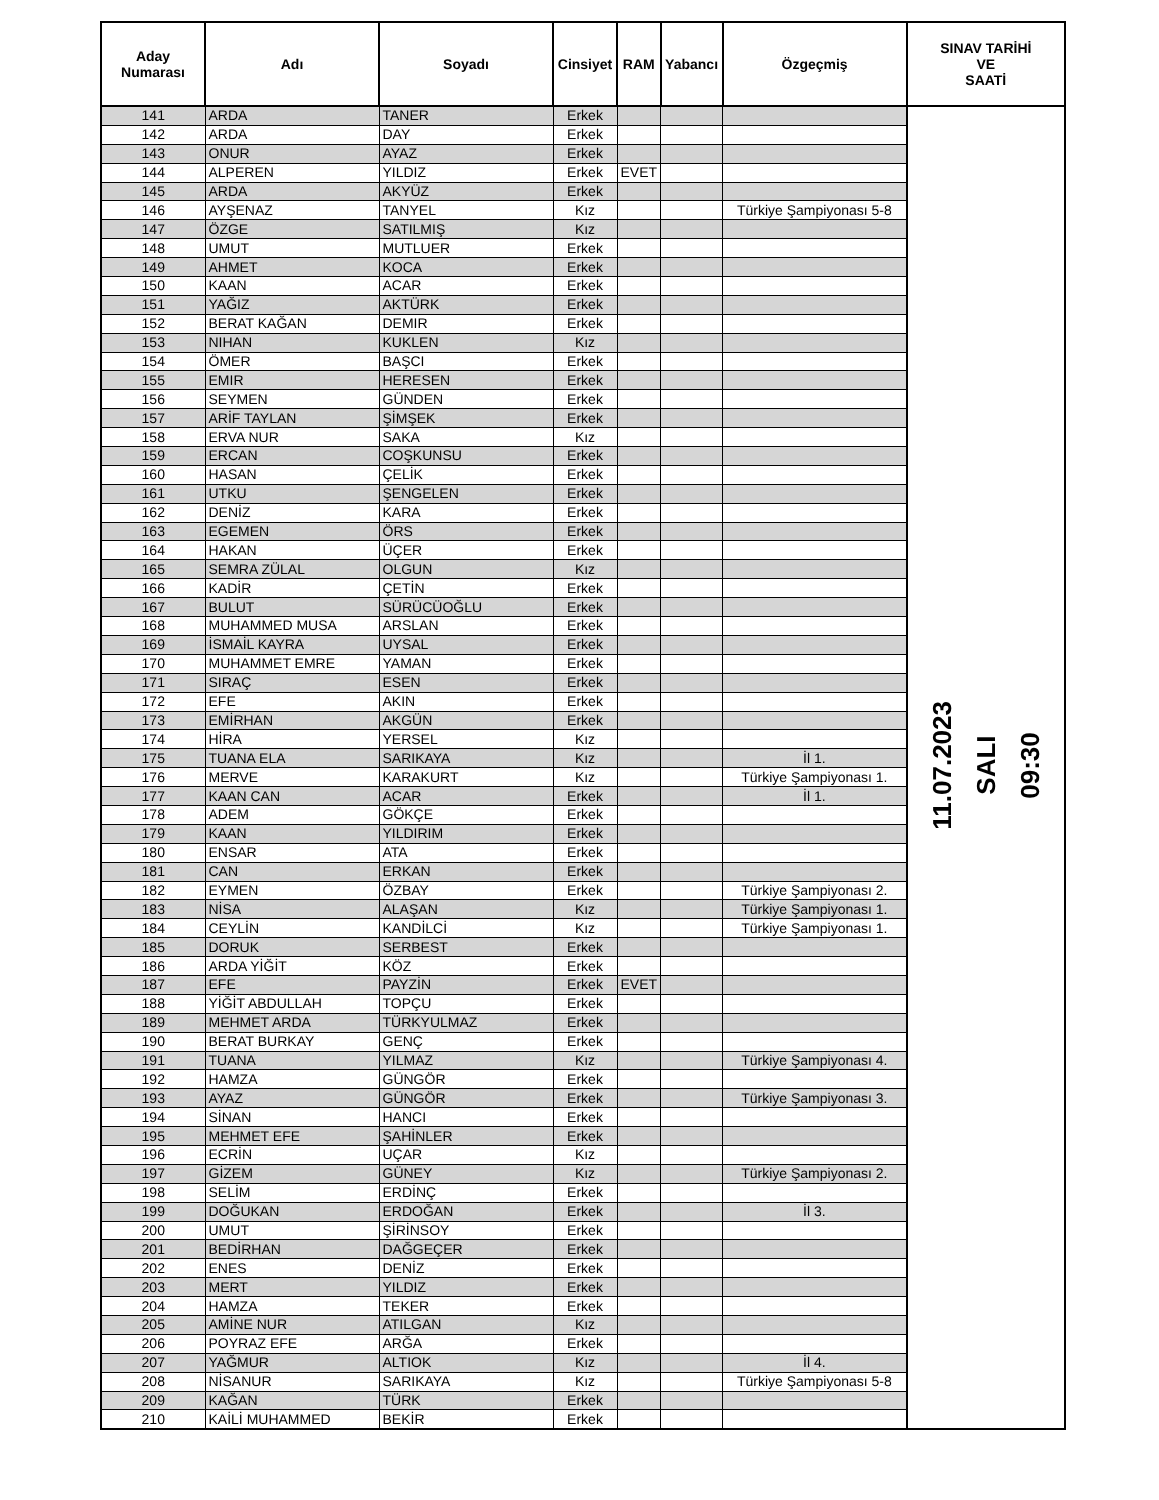| Aday Numarası | Adı | Soyadı | Cinsiyet | RAM | Yabancı | Özgeçmiş | SINAV TARİHİ VE SAATİ |
| --- | --- | --- | --- | --- | --- | --- | --- |
| 141 | ARDA | TANER | Erkek | | | | 11.07.2023 SALI 09:30 |
| 142 | ARDA | DAY | Erkek | | | | |
| 143 | ONUR | AYAZ | Erkek | | | | |
| 144 | ALPEREN | YILDIZ | Erkek | EVET | | | |
| 145 | ARDA | AKYÜZ | Erkek | | | | |
| 146 | AYŞENAZ | TANYEL | Kız | | | Türkiye Şampiyonası 5-8 | |
| 147 | ÖZGE | SATILMIŞ | Kız | | | | |
| 148 | UMUT | MUTLUER | Erkek | | | | |
| 149 | AHMET | KOCA | Erkek | | | | |
| 150 | KAAN | ACAR | Erkek | | | | |
| 151 | YAĞIZ | AKTÜRK | Erkek | | | | |
| 152 | BERAT KAĞAN | DEMIR | Erkek | | | | |
| 153 | NIHAN | KUKLEN | Kız | | | | |
| 154 | ÖMER | BAŞCI | Erkek | | | | |
| 155 | EMIR | HERESEN | Erkek | | | | |
| 156 | SEYMEN | GÜNDEN | Erkek | | | | |
| 157 | ARİF TAYLAN | ŞİMŞEK | Erkek | | | | |
| 158 | ERVA NUR | SAKA | Kız | | | | |
| 159 | ERCAN | COŞKUNSU | Erkek | | | | |
| 160 | HASAN | ÇELİK | Erkek | | | | |
| 161 | UTKU | ŞENGELEN | Erkek | | | | |
| 162 | DENİZ | KARA | Erkek | | | | |
| 163 | EGEMEN | ÖRS | Erkek | | | | |
| 164 | HAKAN | ÜÇER | Erkek | | | | |
| 165 | SEMRA ZÜLAL | OLGUN | Kız | | | | |
| 166 | KADİR | ÇETİN | Erkek | | | | |
| 167 | BULUT | SÜRÜCÜOĞLU | Erkek | | | | |
| 168 | MUHAMMED MUSA | ARSLAN | Erkek | | | | |
| 169 | İSMAİL KAYRA | UYSAL | Erkek | | | | |
| 170 | MUHAMMET EMRE | YAMAN | Erkek | | | | |
| 171 | SIRAÇ | ESEN | Erkek | | | | |
| 172 | EFE | AKIN | Erkek | | | | |
| 173 | EMİRHAN | AKGÜN | Erkek | | | | |
| 174 | HİRA | YERSEL | Kız | | | | |
| 175 | TUANA ELA | SARIKAYA | Kız | | | İl 1. | |
| 176 | MERVE | KARAKURT | Kız | | | Türkiye Şampiyonası 1. | |
| 177 | KAAN CAN | ACAR | Erkek | | | İl 1. | |
| 178 | ADEM | GÖKÇE | Erkek | | | | |
| 179 | KAAN | YILDIRIM | Erkek | | | | |
| 180 | ENSAR | ATA | Erkek | | | | |
| 181 | CAN | ERKAN | Erkek | | | | |
| 182 | EYMEN | ÖZBAY | Erkek | | | Türkiye Şampiyonası 2. | |
| 183 | NİSA | ALAŞAN | Kız | | | Türkiye Şampiyonası 1. | |
| 184 | CEYLİN | KANDİLCİ | Kız | | | Türkiye Şampiyonası 1. | |
| 185 | DORUK | SERBEST | Erkek | | | | |
| 186 | ARDA YİĞİT | KÖZ | Erkek | | | | |
| 187 | EFE | PAYZİN | Erkek | EVET | | | |
| 188 | YİĞİT ABDULLAH | TOPÇU | Erkek | | | | |
| 189 | MEHMET ARDA | TÜRKYULMAZ | Erkek | | | | |
| 190 | BERAT BURKAY | GENÇ | Erkek | | | | |
| 191 | TUANA | YILMAZ | Kız | | | Türkiye Şampiyonası 4. | |
| 192 | HAMZA | GÜNGÖR | Erkek | | | | |
| 193 | AYAZ | GÜNGÖR | Erkek | | | Türkiye Şampiyonası 3. | |
| 194 | SİNAN | HANCI | Erkek | | | | |
| 195 | MEHMET EFE | ŞAHİNLER | Erkek | | | | |
| 196 | ECRİN | UÇAR | Kız | | | | |
| 197 | GİZEM | GÜNEY | Kız | | | Türkiye Şampiyonası 2. | |
| 198 | SELİM | ERDİNÇ | Erkek | | | | |
| 199 | DOĞUKAN | ERDOĞAN | Erkek | | | İl 3. | |
| 200 | UMUT | ŞİRİNSOY | Erkek | | | | |
| 201 | BEDİRHAN | DAĞGEÇER | Erkek | | | | |
| 202 | ENES | DENİZ | Erkek | | | | |
| 203 | MERT | YILDIZ | Erkek | | | | |
| 204 | HAMZA | TEKER | Erkek | | | | |
| 205 | AMİNE NUR | ATILGAN | Kız | | | | |
| 206 | POYRAZ EFE | ARĞA | Erkek | | | | |
| 207 | YAĞMUR | ALTIOK | Kız | | | İl 4. | |
| 208 | NİSANUR | SARIKAYA | Kız | | | Türkiye Şampiyonası 5-8 | |
| 209 | KAĞAN | TÜRK | Erkek | | | | |
| 210 | KAİLİ MUHAMMED | BEKİR | Erkek | | | | |